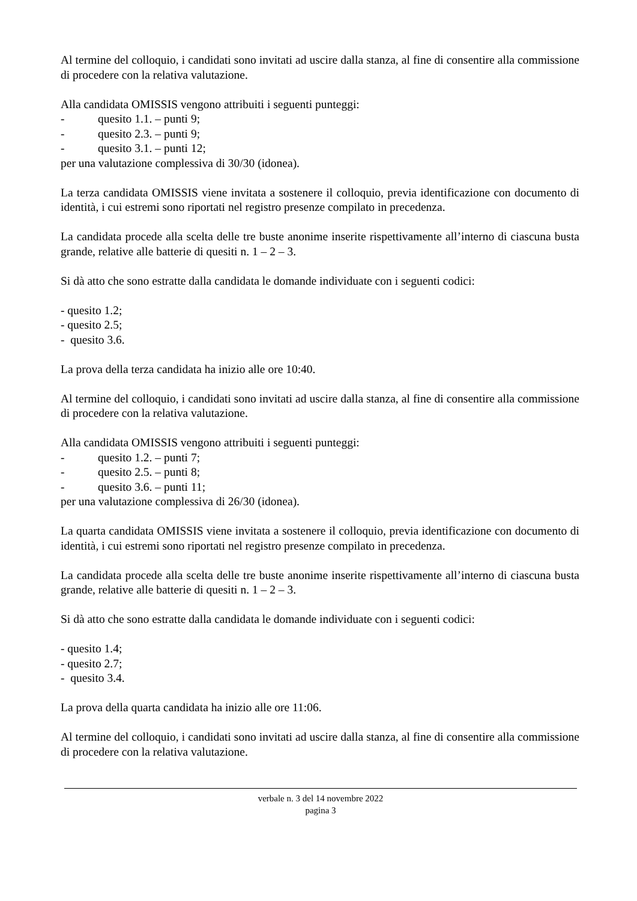Al termine del colloquio, i candidati sono invitati ad uscire dalla stanza, al fine di consentire alla commissione di procedere con la relativa valutazione.
Alla candidata OMISSIS vengono attribuiti i seguenti punteggi:
- quesito 1.1. – punti 9;
- quesito 2.3. – punti 9;
- quesito 3.1. – punti 12;
per una valutazione complessiva di 30/30 (idonea).
La terza candidata OMISSIS viene invitata a sostenere il colloquio, previa identificazione con documento di identità, i cui estremi sono riportati nel registro presenze compilato in precedenza.
La candidata procede alla scelta delle tre buste anonime inserite rispettivamente all’interno di ciascuna busta grande, relative alle batterie di quesiti n. 1 – 2 – 3.
Si dà atto che sono estratte dalla candidata le domande individuate con i seguenti codici:
- quesito 1.2;
- quesito 2.5;
- quesito 3.6.
La prova della terza candidata ha inizio alle ore 10:40.
Al termine del colloquio, i candidati sono invitati ad uscire dalla stanza, al fine di consentire alla commissione di procedere con la relativa valutazione.
Alla candidata OMISSIS vengono attribuiti i seguenti punteggi:
- quesito 1.2. – punti 7;
- quesito 2.5. – punti 8;
- quesito 3.6. – punti 11;
per una valutazione complessiva di 26/30 (idonea).
La quarta candidata OMISSIS viene invitata a sostenere il colloquio, previa identificazione con documento di identità, i cui estremi sono riportati nel registro presenze compilato in precedenza.
La candidata procede alla scelta delle tre buste anonime inserite rispettivamente all’interno di ciascuna busta grande, relative alle batterie di quesiti n. 1 – 2 – 3.
Si dà atto che sono estratte dalla candidata le domande individuate con i seguenti codici:
- quesito 1.4;
- quesito 2.7;
- quesito 3.4.
La prova della quarta candidata ha inizio alle ore 11:06.
Al termine del colloquio, i candidati sono invitati ad uscire dalla stanza, al fine di consentire alla commissione di procedere con la relativa valutazione.
verbale n. 3 del 14 novembre 2022
pagina 3